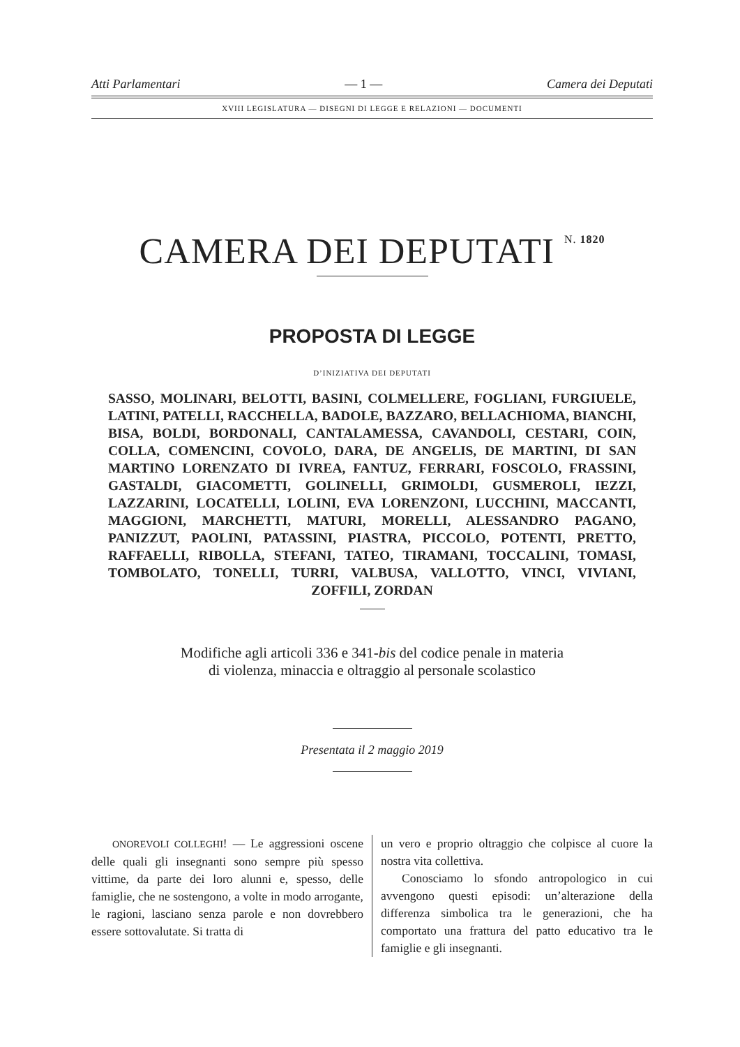Atti Parlamentari — 1 — Camera dei Deputati
XVIII LEGISLATURA — DISEGNI DI LEGGE E RELAZIONI — DOCUMENTI
CAMERA DEI DEPUTATI N. 1820
PROPOSTA DI LEGGE
D’INIZIATIVA DEI DEPUTATI
SASSO, MOLINARI, BELOTTI, BASINI, COLMELLERE, FOGLIANI, FURGIUELE, LATINI, PATELLI, RACCHELLA, BADOLE, BAZZARO, BELLACHIOMA, BIANCHI, BISA, BOLDI, BORDONALI, CANTALAMESSA, CAVANDOLI, CESTARI, COIN, COLLA, COMENCINI, COVOLO, DARA, DE ANGELIS, DE MARTINI, DI SAN MARTINO LORENZATO DI IVREA, FANTUZ, FERRARI, FOSCOLO, FRASSINI, GASTALDI, GIACOMETTI, GOLINELLI, GRIMOLDI, GUSMEROLI, IEZZI, LAZZARINI, LOCATELLI, LOLINI, EVA LORENZONI, LUCCHINI, MACCANTI, MAGGIONI, MARCHETTI, MATURI, MORELLI, ALESSANDRO PAGANO, PANIZZUT, PAOLINI, PATASSINI, PIASTRA, PICCOLO, POTENTI, PRETTO, RAFFAELLI, RIBOLLA, STEFANI, TATEO, TIRAMANI, TOCCALINI, TOMASI, TOMBOLATO, TONELLI, TURRI, VALBUSA, VALLOTTO, VINCI, VIVIANI, ZOFFILI, ZORDAN
Modifiche agli articoli 336 e 341-bis del codice penale in materia
di violenza, minaccia e oltraggio al personale scolastico
Presentata il 2 maggio 2019
ONOREVOLI COLLEGHI! — Le aggressioni oscene delle quali gli insegnanti sono sempre più spesso vittime, da parte dei loro alunni e, spesso, delle famiglie, che ne sostengono, a volte in modo arrogante, le ragioni, lasciano senza parole e non dovrebbero essere sottovalutate. Si tratta di
un vero e proprio oltraggio che colpisce al cuore la nostra vita collettiva.
Conosciamo lo sfondo antropologico in cui avvengono questi episodi: un’alterazione della differenza simbolica tra le generazioni, che ha comportato una frattura del patto educativo tra le famiglie e gli insegnanti.